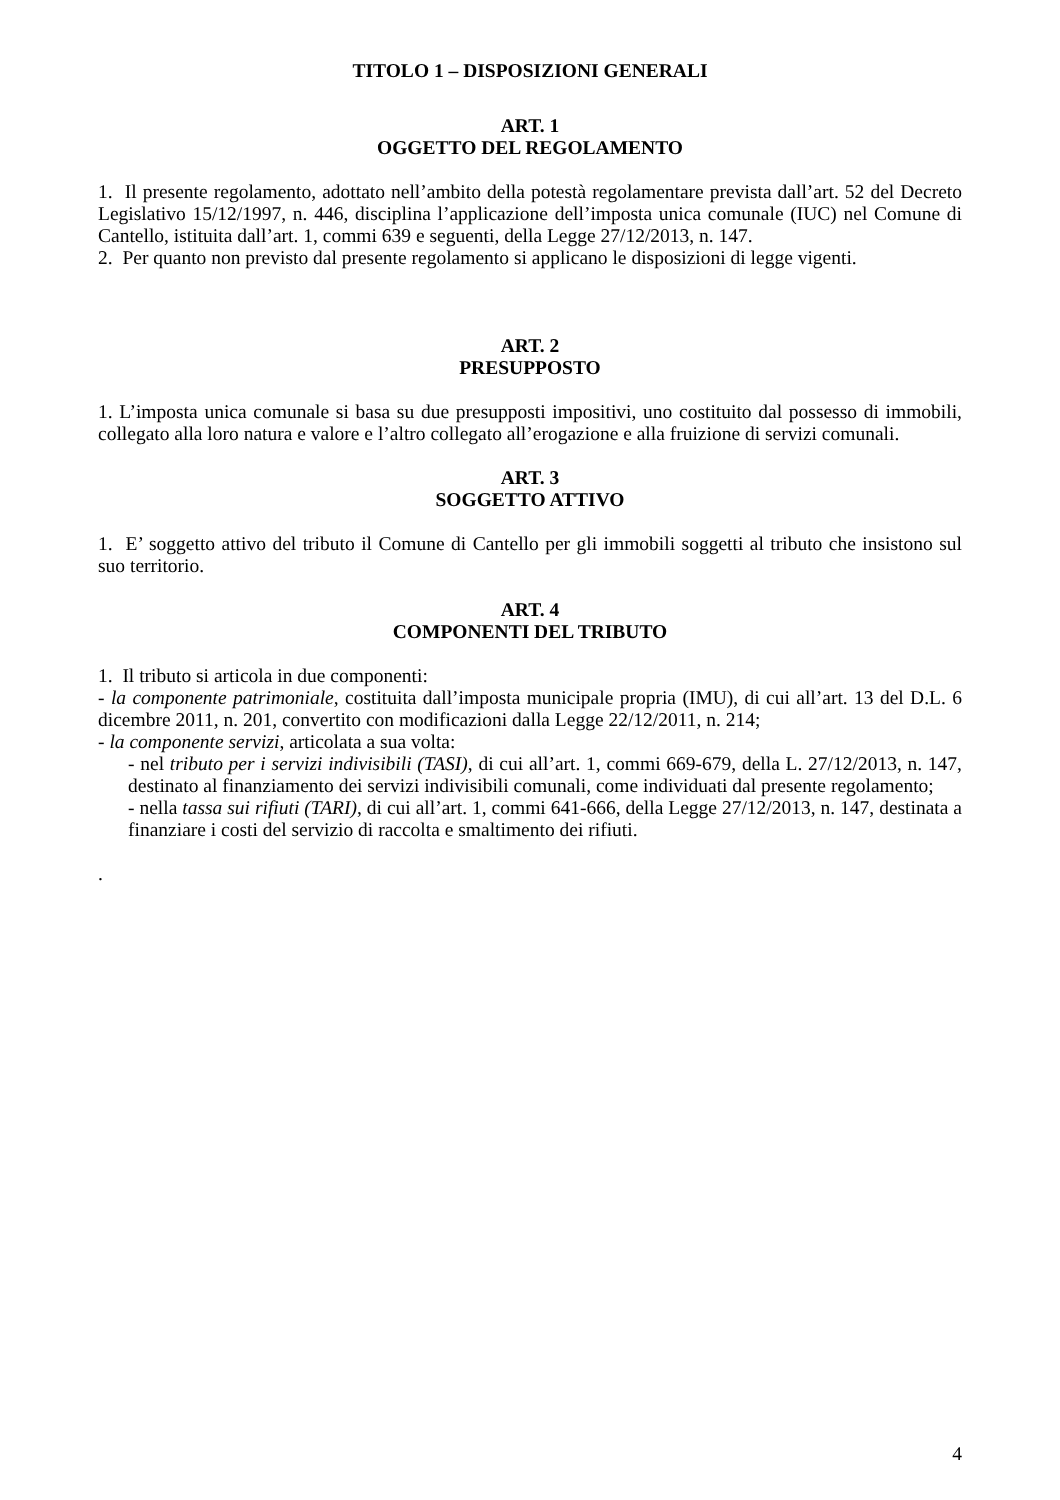TITOLO 1 – DISPOSIZIONI GENERALI
ART. 1
OGGETTO DEL REGOLAMENTO
1. Il presente regolamento, adottato nell’ambito della potestà regolamentare prevista dall’art. 52 del Decreto Legislativo 15/12/1997, n. 446, disciplina l’applicazione dell’imposta unica comunale (IUC) nel Comune di Cantello, istituita dall’art. 1, commi 639 e seguenti, della Legge 27/12/2013, n. 147.
2. Per quanto non previsto dal presente regolamento si applicano le disposizioni di legge vigenti.
ART. 2
PRESUPPOSTO
1. L’imposta unica comunale si basa su due presupposti impositivi, uno costituito dal possesso di immobili, collegato alla loro natura e valore e l’altro collegato all’erogazione e alla fruizione di servizi comunali.
ART. 3
SOGGETTO ATTIVO
1. E’ soggetto attivo del tributo il Comune di Cantello per gli immobili soggetti al tributo che insistono sul suo territorio.
ART. 4
COMPONENTI DEL TRIBUTO
1. Il tributo si articola in due componenti:
- la componente patrimoniale, costituita dall’imposta municipale propria (IMU), di cui all’art. 13 del D.L. 6 dicembre 2011, n. 201, convertito con modificazioni dalla Legge 22/12/2011, n. 214;
- la componente servizi, articolata a sua volta:
- nel tributo per i servizi indivisibili (TASI), di cui all’art. 1, commi 669-679, della L. 27/12/2013, n. 147, destinato al finanziamento dei servizi indivisibili comunali, come individuati dal presente regolamento;
- nella tassa sui rifiuti (TARI), di cui all’art. 1, commi 641-666, della Legge 27/12/2013, n. 147, destinata a finanziare i costi del servizio di raccolta e smaltimento dei rifiuti.
.
4